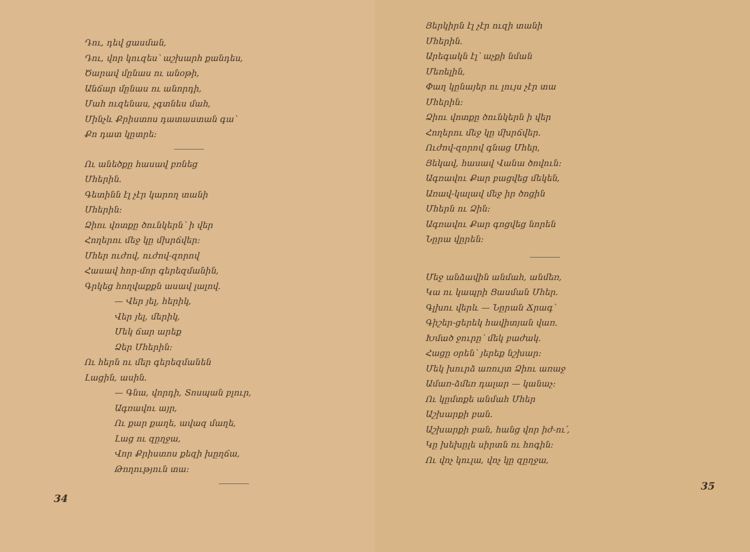Դու, դեվ ցասման,
Դու, վոր կուզես՝ աշխարհ քանդես,
Ծարավ մընաս ու անօթի,
Անճար մընաս ու անորդի,
Մահ ուզենաս, չգտնես մահ,
Մինչև Քրիստոս դատաստան գա՝
Քո դատ կըտրե։
Ու անեծքը հասավ բռնեց
Մհերին.
Գետինն էլ չէր կարող տանի
Մհերին։
Ձիու վոտքը ծունկերն՝ ի վեր
Հողերու մեջ կը մխրճվեր։
Մհեր ուժով, ուժով-զորով
Հասավ հոր-մոր գերեզմանին,
Գրկեց հողվաքքն ասավ լալով.
— Վեր յել, հերիկ,
Վեր յել, մերիկ,
Մեկ ճար արեք
Ձեր Մհերին։
Ու հերն ու մեր գերեզմանեն
Լացին, ասին.
— Գնա, վորդի, Տոսպան բլուր,
Ագռավու այր,
Ու քար քաղե, ավազ մաղե,
Լաց ու զըղջա,
Վոր Քրիստոս քեզի խըղճա,
Թողություն տա։
34
Յերկիրն էլ չէր ուզի տանի
Մհերին.
Արեգակն էլ՝ աչքի նման
Մեռելին,
Փաղ կընայեր ու լույս չէր տա
Մհերին։
Ձիու վոտքը ծունկերն ի վեր
Հողերու մեջ կը մխրճվեր.
Ուժով-զորով գնաց Մհեր,
Յեկավ, հասավ Վանա ծովուն։
Ագռավու Քար բացվեց մեկեն,
Առավ-կալավ մեջ իր ծոցին
Մհերն ու Ձին։
Ագռավու Քար գոցվեց նորեն
Նըրա վըրեն։
Մեջ անձավին անմահ, անմեռ,
Կա ու կապրի Ցասման Մհեր.
Գլխու վերև — Նըրան Ճրագ՝
Գիշեր-ցերեկ հավիտյան վառ.
Խմած ջուրը՝ մեկ բաժակ.
Հացը օրեն՝ յերեք նշխար։
Մեկ խուրձ առույտ Ձիու առաջ
Ամառ-ձմեռ դալար — կանաչ։
Ու կըմտքե անմահ Մհեր
Աշխարքի բան.
Աշխարքի բան, հանց վոր իժ-ու՛,
Կը խեխըլե սիրտն ու հոգին։
Ու վոչ կուլա, վոչ կը զըղջա,
35